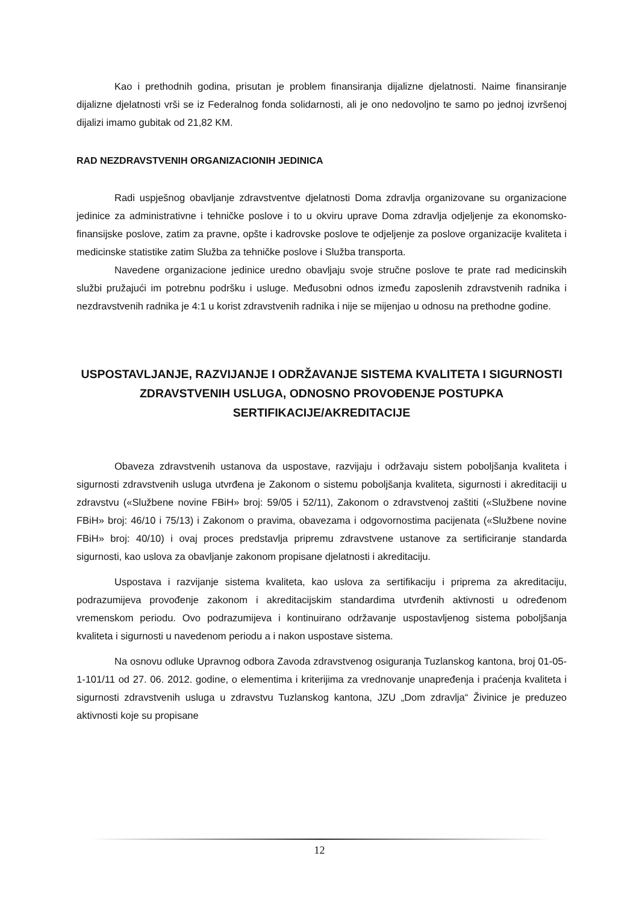Kao i prethodnih godina, prisutan je problem finansiranja dijalizne djelatnosti. Naime finansiranje dijalizne djelatnosti vrši se iz Federalnog fonda solidarnosti, ali je ono nedovoljno te samo po jednoj izvršenoj dijalizi imamo gubitak od 21,82 KM.
RAD NEZDRAVSTVENIH ORGANIZACIONIH JEDINICA
Radi uspješnog obavljanje zdravstventve djelatnosti Doma zdravlja organizovane su organizacione jedinice za administrativne i tehničke poslove i to u okviru uprave Doma zdravlja odjeljenje za ekonomsko-finansijske poslove, zatim za pravne, opšte i kadrovske poslove te odjeljenje za poslove organizacije kvaliteta i medicinske statistike zatim Služba za tehničke poslove i Služba transporta.
Navedene organizacione jedinice uredno obavljaju svoje stručne poslove te prate rad medicinskih službi pružajući im potrebnu podršku i usluge. Međusobni odnos između zaposlenih zdravstvenih radnika i nezdravstvenih radnika je 4:1 u korist zdravstvenih radnika i nije se mijenjao u odnosu na prethodne godine.
USPOSTAVLJANJE, RAZVIJANJE I ODRŽAVANJE SISTEMA KVALITETA I SIGURNOSTI ZDRAVSTVENIH USLUGA, ODNOSNO PROVOĐENJE POSTUPKA SERTIFIKACIJE/AKREDITACIJE
Obaveza zdravstvenih ustanova da uspostave, razvijaju i održavaju sistem poboljšanja kvaliteta i sigurnosti zdravstvenih usluga utvrđena je Zakonom o sistemu poboljšanja kvaliteta, sigurnosti i akreditaciji u zdravstvu («Službene novine FBiH» broj: 59/05 i 52/11), Zakonom o zdravstvenoj zaštiti («Službene novine FBiH» broj: 46/10 i 75/13) i Zakonom o pravima, obavezama i odgovornostima pacijenata («Službene novine FBiH» broj: 40/10) i ovaj proces predstavlja pripremu zdravstvene ustanove za sertificiranje standarda sigurnosti, kao uslova za obavljanje zakonom propisane djelatnosti i akreditaciju.
Uspostava i razvijanje sistema kvaliteta, kao uslova za sertifikaciju i priprema za akreditaciju, podrazumijeva provođenje zakonom i akreditacijskim standardima utvrđenih aktivnosti u određenom vremenskom periodu. Ovo podrazumijeva i kontinuirano održavanje uspostavljenog sistema poboljšanja kvaliteta i sigurnosti u navedenom periodu a i nakon uspostave sistema.
Na osnovu odluke Upravnog odbora Zavoda zdravstvenog osiguranja Tuzlanskog kantona, broj 01-05-1-101/11 od 27. 06. 2012. godine, o elementima i kriterijima za vrednovanje unapređenja i praćenja kvaliteta i sigurnosti zdravstvenih usluga u zdravstvu Tuzlanskog kantona, JZU „Dom zdravlja“ Živinice je preduzeo aktivnosti koje su propisane
12